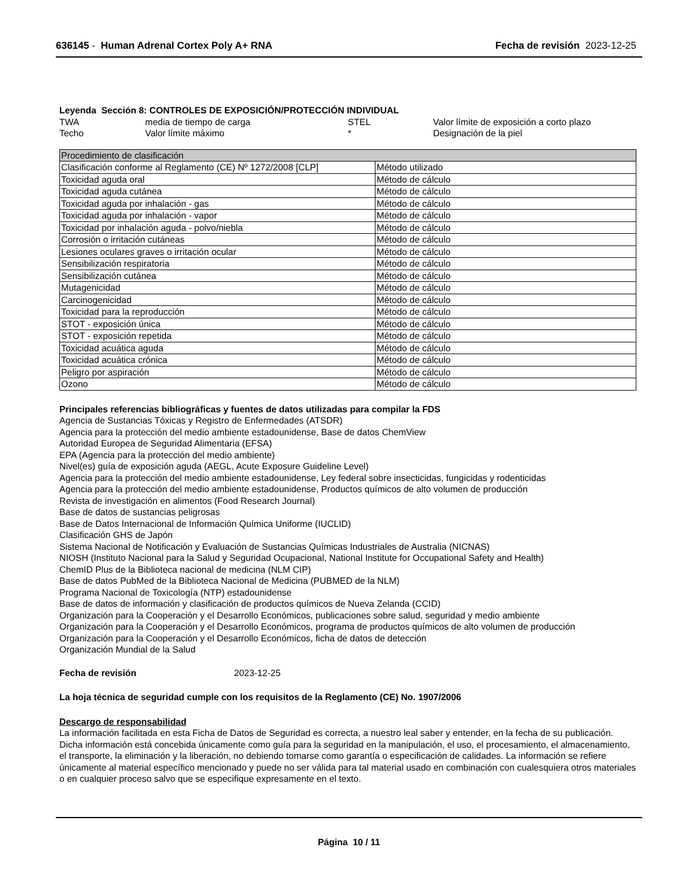636145 - Human Adrenal Cortex Poly A+ RNA
Fecha de revisión 2023-12-25
Leyenda Sección 8: CONTROLES DE EXPOSICIÓN/PROTECCIÓN INDIVIDUAL
| TWA | media de tiempo de carga | STEL | Valor límite de exposición a corto plazo |
| Techo | Valor límite máximo | * | Designación de la piel |
| Procedimiento de clasificación | |
| Clasificación conforme al Reglamento (CE) Nº 1272/2008 [CLP] | Método utilizado |
| Toxicidad aguda oral | Método de cálculo |
| Toxicidad aguda cutánea | Método de cálculo |
| Toxicidad aguda por inhalación - gas | Método de cálculo |
| Toxicidad aguda por inhalación - vapor | Método de cálculo |
| Toxicidad por inhalación aguda - polvo/niebla | Método de cálculo |
| Corrosión o irritación cutáneas | Método de cálculo |
| Lesiones oculares graves o irritación ocular | Método de cálculo |
| Sensibilización respiratoria | Método de cálculo |
| Sensibilización cutánea | Método de cálculo |
| Mutagenicidad | Método de cálculo |
| Carcinogenicidad | Método de cálculo |
| Toxicidad para la reproducción | Método de cálculo |
| STOT - exposición única | Método de cálculo |
| STOT - exposición repetida | Método de cálculo |
| Toxicidad acuática aguda | Método de cálculo |
| Toxicidad acuática crónica | Método de cálculo |
| Peligro por aspiración | Método de cálculo |
| Ozono | Método de cálculo |
Principales referencias bibliográficas y fuentes de datos utilizadas para compilar la FDS
Agencia de Sustancias Tóxicas y Registro de Enfermedades (ATSDR)
Agencia para la protección del medio ambiente estadounidense, Base de datos ChemView
Autoridad Europea de Seguridad Alimentaria (EFSA)
EPA (Agencia para la protección del medio ambiente)
Nivel(es) guía de exposición aguda (AEGL, Acute Exposure Guideline Level)
Agencia para la protección del medio ambiente estadounidense, Ley federal sobre insecticidas, fungicidas y rodenticidas
Agencia para la protección del medio ambiente estadounidense, Productos químicos de alto volumen de producción
Revista de investigación en alimentos (Food Research Journal)
Base de datos de sustancias peligrosas
Base de Datos Internacional de Información Química Uniforme (IUCLID)
Clasificación GHS de Japón
Sistema Nacional de Notificación y Evaluación de Sustancias Químicas Industriales de Australia (NICNAS)
NIOSH (Instituto Nacional para la Salud y Seguridad Ocupacional, National Institute for Occupational Safety and Health)
ChemID Plus de la Biblioteca nacional de medicina (NLM CIP)
Base de datos PubMed de la Biblioteca Nacional de Medicina (PUBMED de la NLM)
Programa Nacional de Toxicología (NTP) estadounidense
Base de datos de información y clasificación de productos químicos de Nueva Zelanda (CCID)
Organización para la Cooperación y el Desarrollo Económicos, publicaciones sobre salud, seguridad y medio ambiente
Organización para la Cooperación y el Desarrollo Económicos, programa de productos químicos de alto volumen de producción
Organización para la Cooperación y el Desarrollo Económicos, ficha de datos de detección
Organización Mundial de la Salud
Fecha de revisión 2023-12-25
La hoja técnica de seguridad cumple con los requisitos de la Reglamento (CE) No. 1907/2006
Descargo de responsabilidad
La información facilitada en esta Ficha de Datos de Seguridad es correcta, a nuestro leal saber y entender, en la fecha de su publicación. Dicha información está concebida únicamente como guía para la seguridad en la manipulación, el uso, el procesamiento, el almacenamiento, el transporte, la eliminación y la liberación, no debiendo tomarse como garantía o especificación de calidades. La información se refiere únicamente al material específico mencionado y puede no ser válida para tal material usado en combinación con cualesquiera otros materiales o en cualquier proceso salvo que se especifique expresamente en el texto.
Página 10 / 11